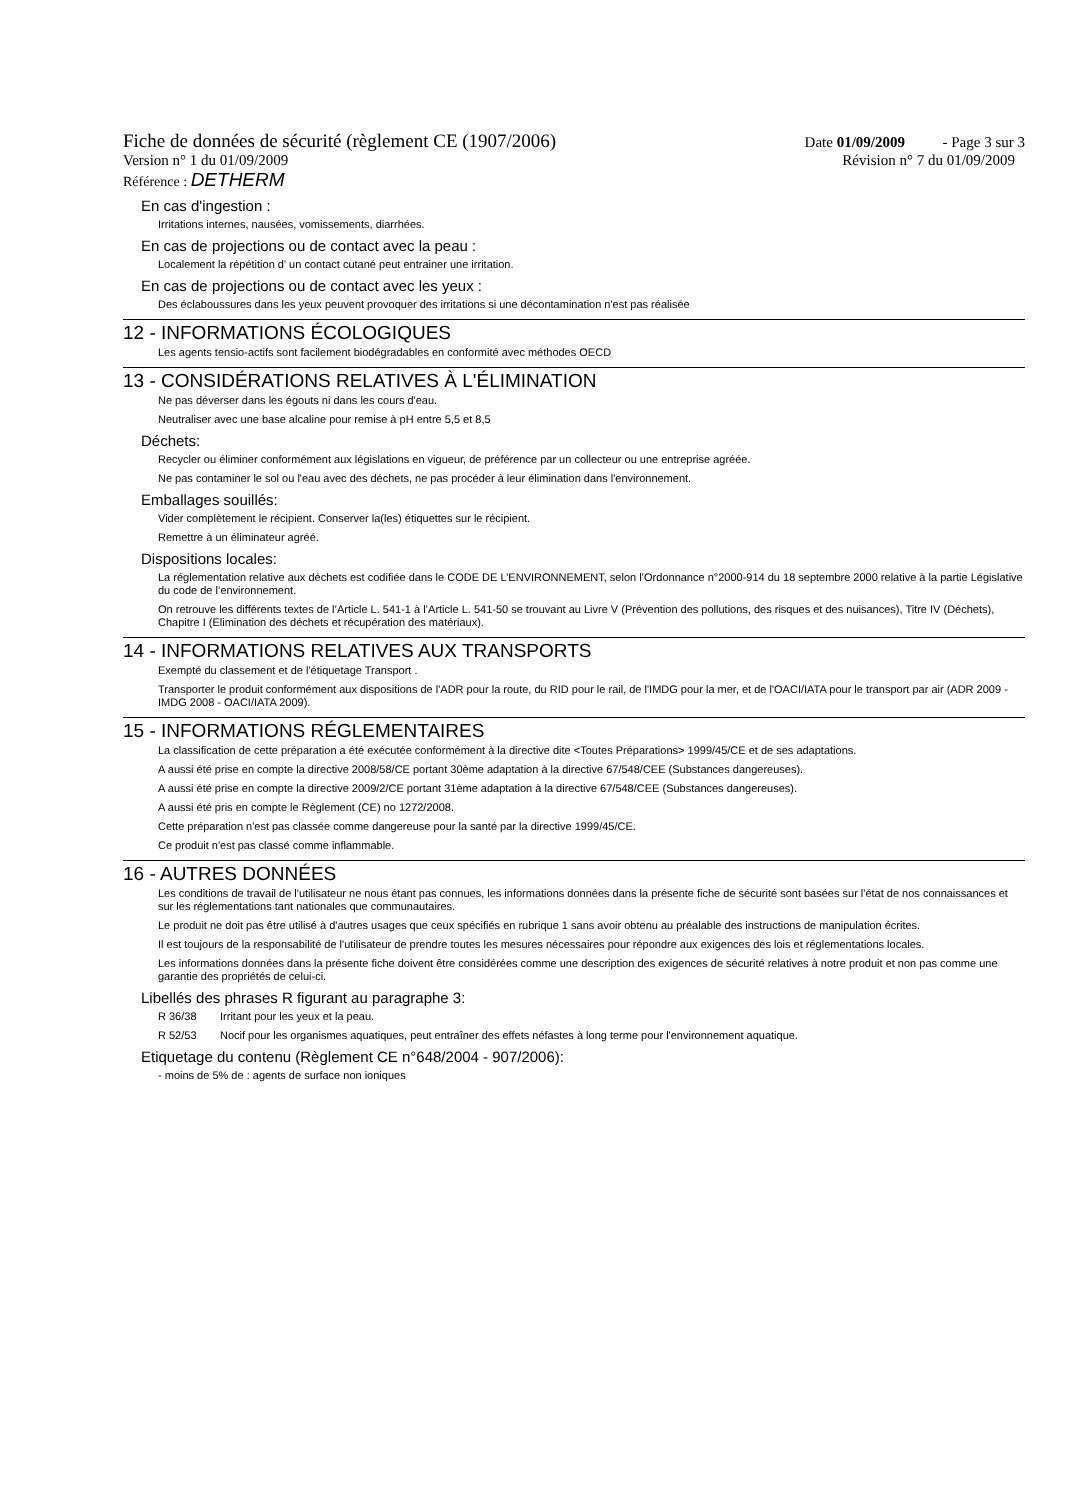Fiche de données de sécurité (règlement CE (1907/2006) Date 01/09/2009 - Page 3 sur 3
Version n° 1 du 01/09/2009 Révision n° 7 du 01/09/2009
Référence : DETHERM
En cas d'ingestion :
Irritations internes, nausées, vomissements, diarrhées.
En cas de projections ou de contact avec la peau :
Localement la répétition d' un contact cutané peut entrainer une irritation.
En cas de projections ou de contact avec les yeux :
Des éclaboussures dans les yeux peuvent provoquer des irritations si une décontamination n'est pas réalisée
12 - INFORMATIONS ÉCOLOGIQUES
Les agents tensio-actifs sont facilement biodégradables en conformité avec méthodes OECD
13 - CONSIDÉRATIONS RELATIVES À L'ÉLIMINATION
Ne pas déverser dans les égouts ni dans les cours d'eau.
Neutraliser avec une base alcaline pour remise à pH entre 5,5 et 8,5
Déchets:
Recycler ou éliminer conformément aux législations en vigueur, de préférence par un collecteur ou une entreprise agréée.
Ne pas contaminer le sol ou l'eau avec des déchets, ne pas procéder à leur élimination dans l'environnement.
Emballages souillés:
Vider complètement le récipient. Conserver la(les) étiquettes sur le récipient.
Remettre à un éliminateur agréé.
Dispositions locales:
La réglementation relative aux déchets est codifiée dans le CODE DE L’ENVIRONNEMENT, selon l’Ordonnance n°2000-914 du 18 septembre 2000 relative à la partie Législative du code de l’environnement.
On retrouve les différents textes de l’Article L. 541-1 à l’Article L. 541-50 se trouvant au Livre V (Prévention des pollutions, des risques et des nuisances), Titre IV (Déchets), Chapitre I (Elimination des déchets et récupération des matériaux).
14 - INFORMATIONS RELATIVES AUX TRANSPORTS
Exempté du classement et de l'étiquetage Transport .
Transporter le produit conformément aux dispositions de l'ADR pour la route, du RID pour le rail, de l'IMDG pour la mer, et de l'OACI/IATA pour le transport par air (ADR 2009 - IMDG 2008 - OACI/IATA 2009).
15 - INFORMATIONS RÉGLEMENTAIRES
La classification de cette préparation a été exécutée conformément à la directive dite <Toutes Préparations> 1999/45/CE et de ses adaptations.
A aussi été prise en compte la directive 2008/58/CE portant 30ème adaptation à la directive 67/548/CEE (Substances dangereuses).
A aussi été prise en compte la directive 2009/2/CE portant 31ème adaptation à la directive 67/548/CEE (Substances dangereuses).
A aussi été pris en compte le Règlement (CE) no 1272/2008.
Cette préparation n'est pas classée comme dangereuse pour la santé par la directive 1999/45/CE.
Ce produit n'est pas classé comme inflammable.
16 - AUTRES DONNÉES
Les conditions de travail de l'utilisateur ne nous étant pas connues, les informations données dans la présente fiche de sécurité sont basées sur l'état de nos connaissances et sur les réglementations tant nationales que communautaires.
Le produit ne doit pas être utilisé à d'autres usages que ceux spécifiés en rubrique 1 sans avoir obtenu au préalable des instructions de manipulation écrites.
Il est toujours de la responsabilité de l'utilisateur de prendre toutes les mesures nécessaires pour répondre aux exigences des lois et réglementations locales.
Les informations données dans la présente fiche doivent être considérées comme une description des exigences de sécurité relatives à notre produit et non pas comme une garantie des propriétés de celui-ci.
Libellés des phrases R figurant au paragraphe 3:
R 36/38 Irritant pour les yeux et la peau.
R 52/53 Nocif pour les organismes aquatiques, peut entraîner des effets néfastes à long terme pour l'environnement aquatique.
Etiquetage du contenu (Règlement CE n°648/2004 - 907/2006):
- moins de 5% de : agents de surface non ioniques